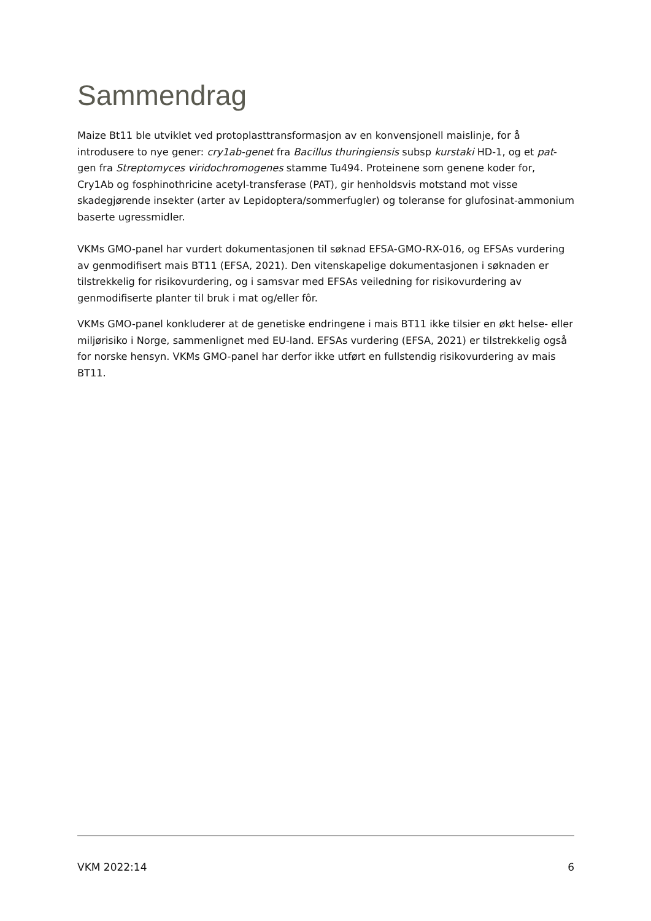Sammendrag
Maize Bt11 ble utviklet ved protoplasttransformasjon av en konvensjonell maislinje, for å introdusere to nye gener: cry1ab-genet fra Bacillus thuringiensis subsp kurstaki HD-1, og et pat-gen fra Streptomyces viridochromogenes stamme Tu494. Proteinene som genene koder for, Cry1Ab og fosphinothricine acetyl-transferase (PAT), gir henholdsvis motstand mot visse skadegjørende insekter (arter av Lepidoptera/sommerfugler) og toleranse for glufosinat-ammonium baserte ugressmidler.
VKMs GMO-panel har vurdert dokumentasjonen til søknad EFSA-GMO-RX-016, og EFSAs vurdering av genmodifisert mais BT11 (EFSA, 2021). Den vitenskapelige dokumentasjonen i søknaden er tilstrekkelig for risikovurdering, og i samsvar med EFSAs veiledning for risikovurdering av genmodifiserte planter til bruk i mat og/eller fôr.
VKMs GMO-panel konkluderer at de genetiske endringene i mais BT11 ikke tilsier en økt helse- eller miljørisiko i Norge, sammenlignet med EU-land. EFSAs vurdering (EFSA, 2021) er tilstrekkelig også for norske hensyn. VKMs GMO-panel har derfor ikke utført en fullstendig risikovurdering av mais BT11.
VKM 2022:14 6